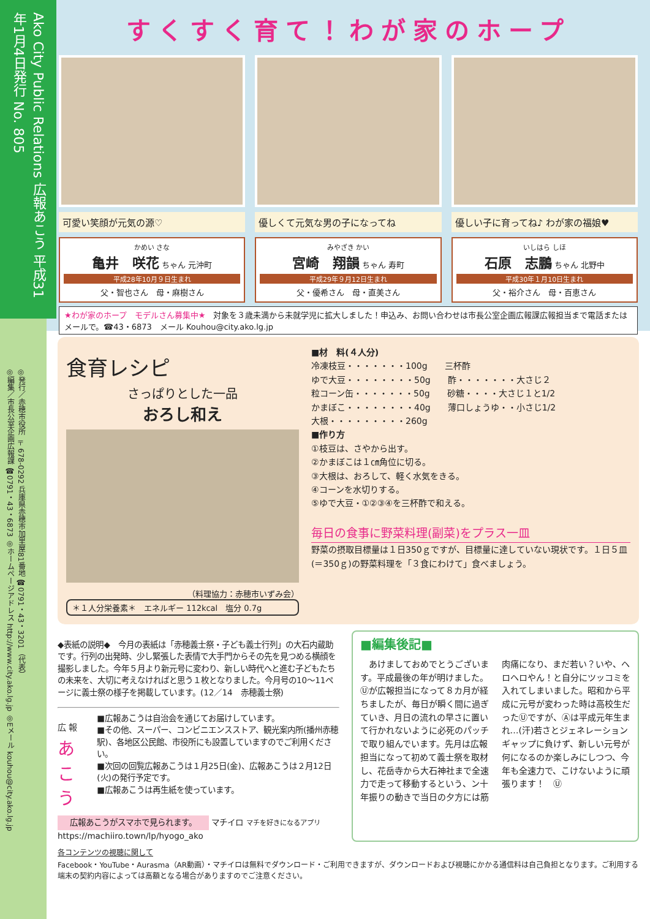Ako City Public Relations 広報あこう 平成31年1月4日発行 No. 805
◎発行／赤穂市役所 〒678-0292 兵庫県赤穂市加里屋81番地 ☎0791・43・3201（代表）
◎編集／市長公室企画広報課 ☎0791・43・6873 ◎ホームページアドレス http://www.city.ako.lg.jp ◎Eメール kouhou@city.ako.lg.jp
すくすく育て！わが家のホープ
可愛い笑顔が元気の源♡
かめい さな
亀井　咲花 ちゃん 元沖町
平成28年10月９日生まれ
父・智也さん　母・麻樹さん
優しくて元気な男の子になってね
みやざき かい
宮崎　翔韻 ちゃん 寿町
平成29年９月12日生まれ
父・優希さん　母・直美さん
優しい子に育ってね♪ わが家の福娘♥
いしはら しほ
石原　志鵬 ちゃん 北野中
平成30年１月10日生まれ
父・裕介さん　母・百恵さん
★わが家のホープ　モデルさん募集中★　対象を３歳未満から未就学児に拡大しました！申込み、お問い合わせは市長公室企画広報課広報担当まで電話またはメールで。☎43・6873　メール Kouhou@city.ako.lg.jp
食育レシピ
さっぱりとした一品
おろし和え
（料理協力：赤穂市いずみ会）
＊１人分栄養素＊　エネルギー 112kcal　塩分 0.7g
■材　料(４人分)
冷凍枝豆・・・・・・・100g　　三杯酢
ゆで大豆・・・・・・・・50g　　酢・・・・・・・大さじ２
粒コーン缶・・・・・・・50g　　砂糖・・・・大さじ１と1/2
かまぼこ・・・・・・・・40g　　薄口しょうゆ・・小さじ1/2
大根・・・・・・・・・260g
■作り方
①枝豆は、さやから出す。
②かまぼこは１㎝角位に切る。
③大根は、おろして、軽く水気をきる。
④コーンを水切りする。
⑤ゆで大豆・①②③④を三杯酢で和える。
毎日の食事に野菜料理(副菜)をプラス一皿
野菜の摂取目標量は１日350ｇですが、目標量に達していない現状です。１日５皿(＝350ｇ)の野菜料理を「３食にわけて」食べましょう。
◆表紙の説明◆　今月の表紙は「赤穂義士祭・子ども義士行列」の大石内蔵助です。行列の出発時、少し緊張した表情で大手門からその先を見つめる横顔を撮影しました。今年５月より新元号に変わり、新しい時代へと進む子どもたちの未来を、大切に考えなければと思う１枚となりました。今月号の10～11ページに義士祭の様子を掲載しています。(12／14　赤穂義士祭)
広 報
あこう
■広報あこうは自治会を通じてお届けしています。
■その他、スーパー、コンビニエンスストア、観光案内所(播州赤穂駅)、各地区公民館、市役所にも設置していますのでご利用ください。
■次回の回覧広報あこうは１月25日(金)、広報あこうは２月12日(火)の発行予定です。
■広報あこうは再生紙を使っています。
広報あこうがスマホで見られます。
マチイロ マチを好きになるアプリ
https://machiiro.town/lp/hyogo_ako
■編集後記■
　あけましておめでとうございます。平成最後の年が明けました。Ⓤが広報担当になって８カ月が経ちましたが、毎日が瞬く間に過ぎていき、月日の流れの早さに置いて行かれないように必死のパッチで取り組んでいます。先月は広報担当になって初めて義士祭を取材し、花岳寺から大石神社まで全速力で走って移動するという、ン十年振りの動きで当日の夕方には筋肉痛になり、まだ若い？いや、ヘロヘロやん！と自分にツッコミを入れてしまいました。昭和から平成に元号が変わった時は高校生だったⓊですが、Ⓐは平成元年生まれ…(汗)若さとジェネレーションギャップに負けず、新しい元号が何になるのか楽しみにしつつ、今年も全速力で、こけないように頑張ります！　Ⓤ
各コンテンツの視聴に関して
Facebook・YouTube・Aurasma（AR動画）・マチイロは無料でダウンロード・ご利用できますが、ダウンロードおよび視聴にかかる通信料は自己負担となります。ご利用する端末の契約内容によっては高額となる場合がありますのでご注意ください。